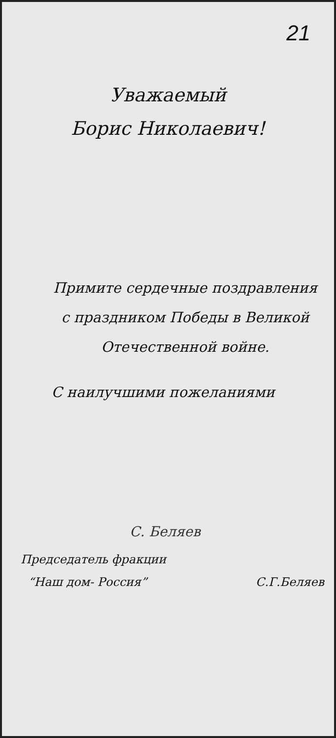21
Уважаемый
Борис Николаевич!
Примите сердечные поздравления с праздником Победы в Великой Отечественной войне.
С наилучшими пожеланиями
С. Беляев
Председатель фракции
“Наш дом- Россия”
С.Г.Беляев